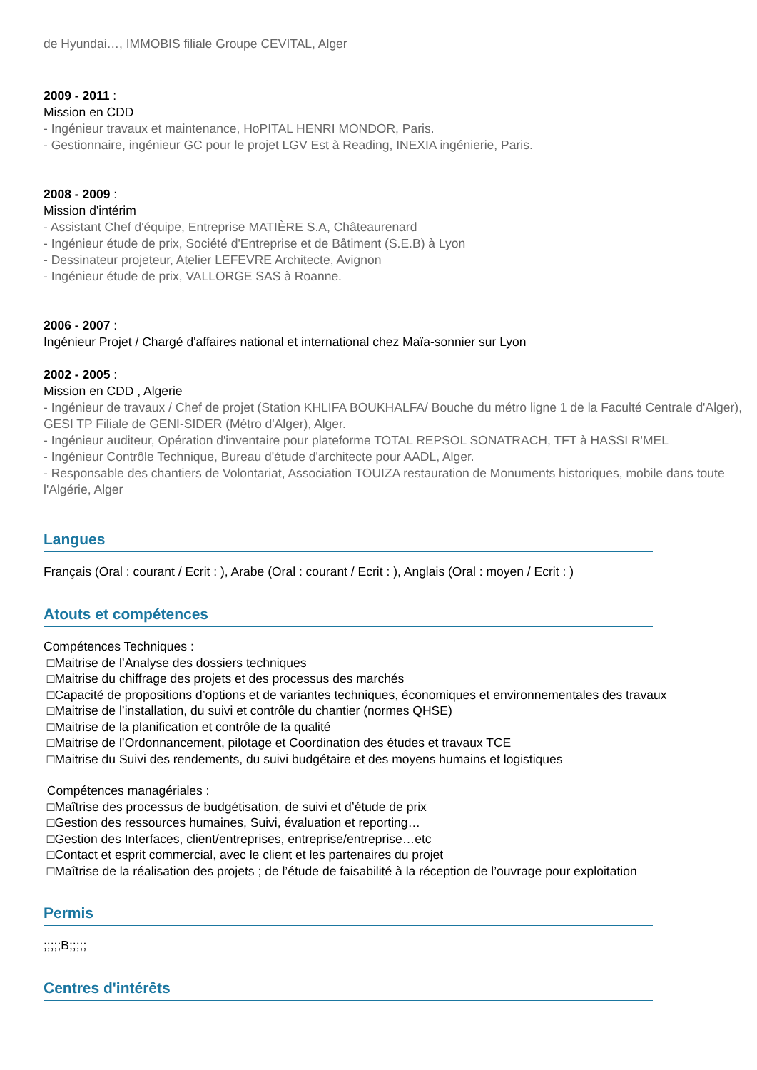de Hyundai…, IMMOBIS filiale Groupe CEVITAL, Alger
2009 - 2011 :
Mission en CDD
- Ingénieur travaux et maintenance, HoPITAL HENRI MONDOR, Paris.
- Gestionnaire, ingénieur GC pour le projet LGV Est à Reading, INEXIA ingénierie, Paris.
2008 - 2009 :
Mission d'intérim
- Assistant Chef d'équipe, Entreprise MATIÈRE S.A, Châteaurenard
- Ingénieur étude de prix, Société d'Entreprise et de Bâtiment (S.E.B) à Lyon
- Dessinateur projeteur, Atelier LEFEVRE Architecte, Avignon
- Ingénieur étude de prix, VALLORGE SAS à Roanne.
2006 - 2007 :
Ingénieur Projet / Chargé d'affaires national et international chez Maïa-sonnier sur Lyon
2002 - 2005 :
Mission en CDD , Algerie
- Ingénieur de travaux / Chef de projet (Station KHLIFA BOUKHALFA/ Bouche du métro ligne 1 de la Faculté Centrale d'Alger), GESI TP Filiale de GENI-SIDER (Métro d'Alger), Alger.
- Ingénieur auditeur, Opération d'inventaire pour plateforme TOTAL REPSOL SONATRACH, TFT à HASSI R'MEL
- Ingénieur Contrôle Technique, Bureau d'étude d'architecte pour AADL, Alger.
- Responsable des chantiers de Volontariat, Association TOUIZA restauration de Monuments historiques, mobile dans toute l'Algérie, Alger
Langues
Français (Oral : courant / Ecrit : ), Arabe (Oral : courant / Ecrit : ), Anglais (Oral : moyen / Ecrit : )
Atouts et compétences
Compétences Techniques :
□Maitrise de l’Analyse des dossiers techniques
□Maitrise du chiffrage des projets et des processus des marchés
□Capacité de propositions d’options et de variantes techniques, économiques et environnementales des travaux
□Maitrise de l’installation, du suivi et contrôle du chantier (normes QHSE)
□Maitrise de la planification et contrôle de la qualité
□Maitrise de l’Ordonnancement, pilotage et Coordination des études et travaux TCE
□Maitrise du Suivi des rendements, du suivi budgétaire et des moyens humains et logistiques
Compétences managériales :
□Maîtrise des processus de budgétisation, de suivi et d’étude de prix
□Gestion des ressources humaines, Suivi, évaluation et reporting…
□Gestion des Interfaces, client/entreprises, entreprise/entreprise…etc
□Contact et esprit commercial, avec le client et les partenaires du projet
□Maîtrise de la réalisation des projets ; de l’étude de faisabilité à la réception de l’ouvrage pour exploitation
Permis
;;;;;B;;;;;
Centres d'intérêts